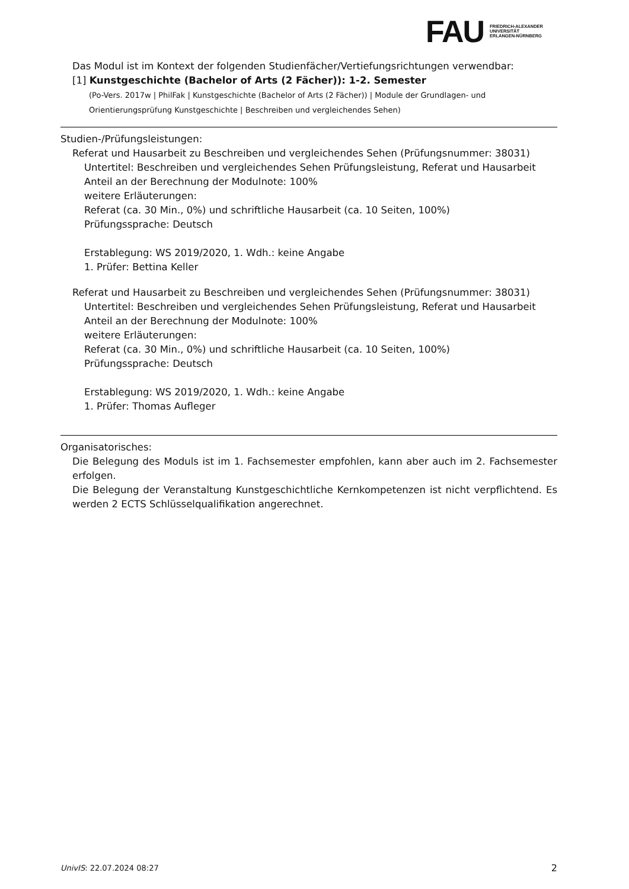FAU
FRIEDRICH-ALEXANDER
UNIVERSITÄT
ERLANGEN-NÜRNBERG
Das Modul ist im Kontext der folgenden Studienfächer/Vertiefungsrichtungen verwendbar:
[1] Kunstgeschichte (Bachelor of Arts (2 Fächer)): 1-2. Semester
(Po-Vers. 2017w | PhilFak | Kunstgeschichte (Bachelor of Arts (2 Fächer)) | Module der Grundlagen- und Orientierungsprüfung Kunstgeschichte | Beschreiben und vergleichendes Sehen)
Studien-/Prüfungsleistungen:
Referat und Hausarbeit zu Beschreiben und vergleichendes Sehen (Prüfungsnummer: 38031)
Untertitel: Beschreiben und vergleichendes Sehen Prüfungsleistung, Referat und Hausarbeit
Anteil an der Berechnung der Modulnote: 100%
weitere Erläuterungen:
Referat (ca. 30 Min., 0%) und schriftliche Hausarbeit (ca. 10 Seiten, 100%)
Prüfungssprache: Deutsch
Erstablegung: WS 2019/2020, 1. Wdh.: keine Angabe
1. Prüfer: Bettina Keller
Referat und Hausarbeit zu Beschreiben und vergleichendes Sehen (Prüfungsnummer: 38031)
Untertitel: Beschreiben und vergleichendes Sehen Prüfungsleistung, Referat und Hausarbeit
Anteil an der Berechnung der Modulnote: 100%
weitere Erläuterungen:
Referat (ca. 30 Min., 0%) und schriftliche Hausarbeit (ca. 10 Seiten, 100%)
Prüfungssprache: Deutsch
Erstablegung: WS 2019/2020, 1. Wdh.: keine Angabe
1. Prüfer: Thomas Aufleger
Organisatorisches:
Die Belegung des Moduls ist im 1. Fachsemester empfohlen, kann aber auch im 2. Fachsemester erfolgen.
Die Belegung der Veranstaltung Kunstgeschichtliche Kernkompetenzen ist nicht verpflichtend. Es werden 2 ECTS Schlüsselqualifikation angerechnet.
UnivIS: 22.07.2024 08:27 2